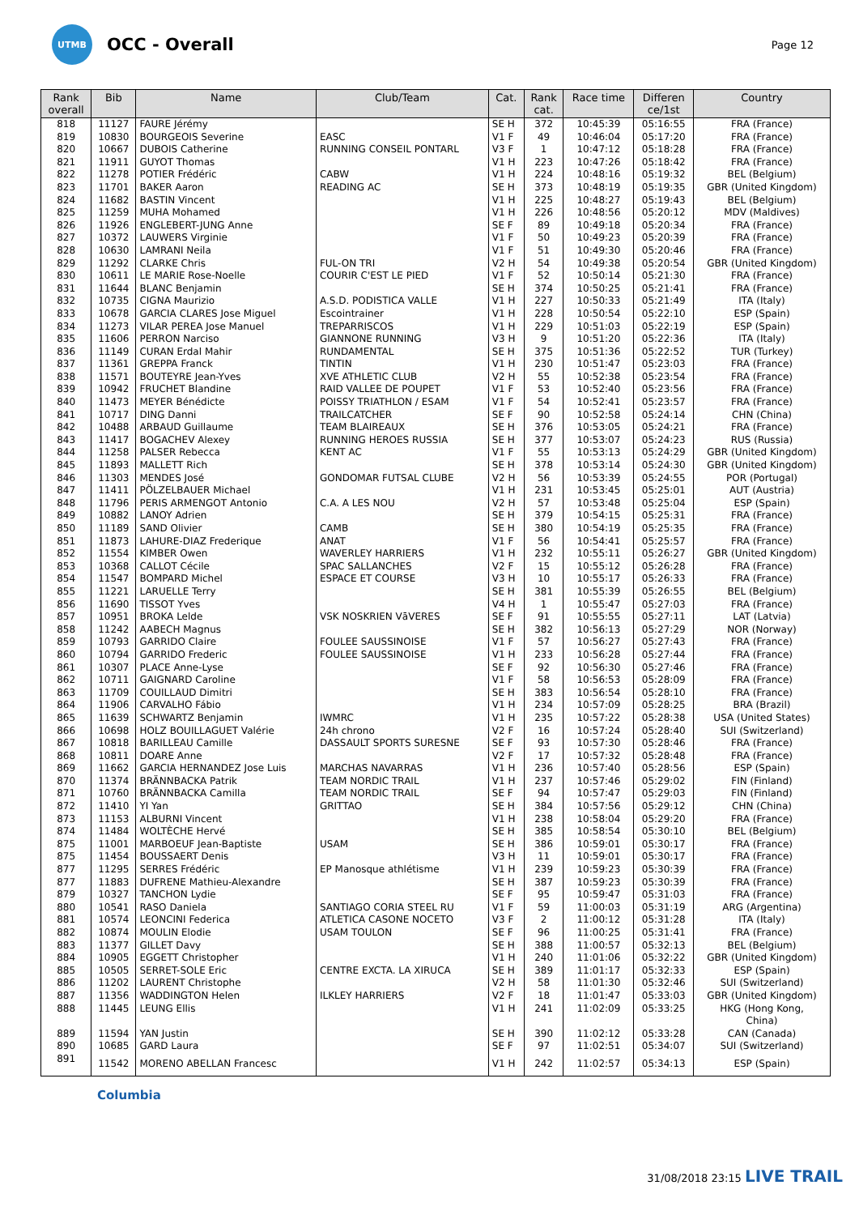UTMB
OCC - Overall
Page 12
| Rank overall | Bib | Name | Club/Team | Cat. | Rank cat. | Race time | Differen ce/1st | Country |
| --- | --- | --- | --- | --- | --- | --- | --- | --- |
| 818 | 11127 | FAURE Jérémy | | SE H | 372 | 10:45:39 | 05:16:55 | FRA (France) |
| 819 | 10830 | BOURGEOIS Severine | EASC | V1 F | 49 | 10:46:04 | 05:17:20 | FRA (France) |
| 820 | 10667 | DUBOIS Catherine | RUNNING CONSEIL PONTARL | V3 F | 1 | 10:47:12 | 05:18:28 | FRA (France) |
| 821 | 11911 | GUYOT Thomas | | V1 H | 223 | 10:47:26 | 05:18:42 | FRA (France) |
| 822 | 11278 | POTIER Frédéric | CABW | V1 H | 224 | 10:48:16 | 05:19:32 | BEL (Belgium) |
| 823 | 11701 | BAKER Aaron | READING AC | SE H | 373 | 10:48:19 | 05:19:35 | GBR (United Kingdom) |
| 824 | 11682 | BASTIN Vincent | | V1 H | 225 | 10:48:27 | 05:19:43 | BEL (Belgium) |
| 825 | 11259 | MUHA Mohamed | | V1 H | 226 | 10:48:56 | 05:20:12 | MDV (Maldives) |
| 826 | 11926 | ENGLEBERT-JUNG Anne | | SE F | 89 | 10:49:18 | 05:20:34 | FRA (France) |
| 827 | 10372 | LAUWERS Virginie | | V1 F | 50 | 10:49:23 | 05:20:39 | FRA (France) |
| 828 | 10630 | LAMRANI Neila | | V1 F | 51 | 10:49:30 | 05:20:46 | FRA (France) |
| 829 | 11292 | CLARKE Chris | FUL-ON TRI | V2 H | 54 | 10:49:38 | 05:20:54 | GBR (United Kingdom) |
| 830 | 10611 | LE MARIE Rose-Noelle | COURIR C'EST LE PIED | V1 F | 52 | 10:50:14 | 05:21:30 | FRA (France) |
| 831 | 11644 | BLANC Benjamin | | SE H | 374 | 10:50:25 | 05:21:41 | FRA (France) |
| 832 | 10735 | CIGNA Maurizio | A.S.D. PODISTICA VALLE | V1 H | 227 | 10:50:33 | 05:21:49 | ITA (Italy) |
| 833 | 10678 | GARCIA CLARES Jose Miguel | Escointrainer | V1 H | 228 | 10:50:54 | 05:22:10 | ESP (Spain) |
| 834 | 11273 | VILAR PEREA Jose Manuel | TREPARRISCOS | V1 H | 229 | 10:51:03 | 05:22:19 | ESP (Spain) |
| 835 | 11606 | PERRON Narciso | GIANNONE RUNNING | V3 H | 9 | 10:51:20 | 05:22:36 | ITA (Italy) |
| 836 | 11149 | CURAN Erdal Mahir | RUNDAMENTAL | SE H | 375 | 10:51:36 | 05:22:52 | TUR (Turkey) |
| 837 | 11361 | GREPPA Franck | TINTIN | V1 H | 230 | 10:51:47 | 05:23:03 | FRA (France) |
| 838 | 11571 | BOUTEYRE Jean-Yves | XVE ATHLETIC CLUB | V2 H | 55 | 10:52:38 | 05:23:54 | FRA (France) |
| 839 | 10942 | FRUCHET Blandine | RAID VALLEE DE POUPET | V1 F | 53 | 10:52:40 | 05:23:56 | FRA (France) |
| 840 | 11473 | MEYER Bénédicte | POISSY TRIATHLON / ESAM | V1 F | 54 | 10:52:41 | 05:23:57 | FRA (France) |
| 841 | 10717 | DING Danni | TRAILCATCHER | SE F | 90 | 10:52:58 | 05:24:14 | CHN (China) |
| 842 | 10488 | ARBAUD Guillaume | TEAM BLAIREAUX | SE H | 376 | 10:53:05 | 05:24:21 | FRA (France) |
| 843 | 11417 | BOGACHEV Alexey | RUNNING HEROES RUSSIA | SE H | 377 | 10:53:07 | 05:24:23 | RUS (Russia) |
| 844 | 11258 | PALSER Rebecca | KENT AC | V1 F | 55 | 10:53:13 | 05:24:29 | GBR (United Kingdom) |
| 845 | 11893 | MALLETT Rich | | SE H | 378 | 10:53:14 | 05:24:30 | GBR (United Kingdom) |
| 846 | 11303 | MENDES José | GONDOMAR FUTSAL CLUBE | V2 H | 56 | 10:53:39 | 05:24:55 | POR (Portugal) |
| 847 | 11411 | PÖLZELBAUER Michael | | V1 H | 231 | 10:53:45 | 05:25:01 | AUT (Austria) |
| 848 | 11796 | PERIS ARMENGOT Antonio | C.A. A LES NOU | V2 H | 57 | 10:53:48 | 05:25:04 | ESP (Spain) |
| 849 | 10882 | LANOY Adrien | | SE H | 379 | 10:54:15 | 05:25:31 | FRA (France) |
| 850 | 11189 | SAND Olivier | CAMB | SE H | 380 | 10:54:19 | 05:25:35 | FRA (France) |
| 851 | 11873 | LAHURE-DIAZ Frederique | ANAT | V1 F | 56 | 10:54:41 | 05:25:57 | FRA (France) |
| 852 | 11554 | KIMBER Owen | WAVERLEY HARRIERS | V1 H | 232 | 10:55:11 | 05:26:27 | GBR (United Kingdom) |
| 853 | 10368 | CALLOT Cécile | SPAC SALLANCHES | V2 F | 15 | 10:55:12 | 05:26:28 | FRA (France) |
| 854 | 11547 | BOMPARD Michel | ESPACE ET COURSE | V3 H | 10 | 10:55:17 | 05:26:33 | FRA (France) |
| 855 | 11221 | LARUELLE Terry | | SE H | 381 | 10:55:39 | 05:26:55 | BEL (Belgium) |
| 856 | 11690 | TISSOT Yves | | V4 H | 1 | 10:55:47 | 05:27:03 | FRA (France) |
| 857 | 10951 | BROKA Lelde | VSK NOSKRIEN VāVERES | SE F | 91 | 10:55:55 | 05:27:11 | LAT (Latvia) |
| 858 | 11242 | AABECH Magnus | | SE H | 382 | 10:56:13 | 05:27:29 | NOR (Norway) |
| 859 | 10793 | GARRIDO Claire | FOULEE SAUSSINOISE | V1 F | 57 | 10:56:27 | 05:27:43 | FRA (France) |
| 860 | 10794 | GARRIDO Frederic | FOULEE SAUSSINOISE | V1 H | 233 | 10:56:28 | 05:27:44 | FRA (France) |
| 861 | 10307 | PLACE Anne-Lyse | | SE F | 92 | 10:56:30 | 05:27:46 | FRA (France) |
| 862 | 10711 | GAIGNARD Caroline | | V1 F | 58 | 10:56:53 | 05:28:09 | FRA (France) |
| 863 | 11709 | COUILLAUD Dimitri | | SE H | 383 | 10:56:54 | 05:28:10 | FRA (France) |
| 864 | 11906 | CARVALHO Fábio | | V1 H | 234 | 10:57:09 | 05:28:25 | BRA (Brazil) |
| 865 | 11639 | SCHWARTZ Benjamin | IWMRC | V1 H | 235 | 10:57:22 | 05:28:38 | USA (United States) |
| 866 | 10698 | HOLZ BOUILLAGUET Valérie | 24h chrono | V2 F | 16 | 10:57:24 | 05:28:40 | SUI (Switzerland) |
| 867 | 10818 | BARILLEAU Camille | DASSAULT SPORTS SURESNE | SE F | 93 | 10:57:30 | 05:28:46 | FRA (France) |
| 868 | 10811 | DOARE Anne | | V2 F | 17 | 10:57:32 | 05:28:48 | FRA (France) |
| 869 | 11662 | GARCIA HERNANDEZ Jose Luis | MARCHAS NAVARRAS | V1 H | 236 | 10:57:40 | 05:28:56 | ESP (Spain) |
| 870 | 11374 | BRÄNNBACKA Patrik | TEAM NORDIC TRAIL | V1 H | 237 | 10:57:46 | 05:29:02 | FIN (Finland) |
| 871 | 10760 | BRÄNNBACKA Camilla | TEAM NORDIC TRAIL | SE F | 94 | 10:57:47 | 05:29:03 | FIN (Finland) |
| 872 | 11410 | YI Yan | GRITTAO | SE H | 384 | 10:57:56 | 05:29:12 | CHN (China) |
| 873 | 11153 | ALBURNI Vincent | | V1 H | 238 | 10:58:04 | 05:29:20 | FRA (France) |
| 874 | 11484 | WOLTÈCHE Hervé | | SE H | 385 | 10:58:54 | 05:30:10 | BEL (Belgium) |
| 875 | 11001 | MARBOEUF Jean-Baptiste | USAM | SE H | 386 | 10:59:01 | 05:30:17 | FRA (France) |
| 875 | 11454 | BOUSSAERT Denis | | V3 H | 11 | 10:59:01 | 05:30:17 | FRA (France) |
| 877 | 11295 | SERRES Frédéric | EP Manosque athlétisme | V1 H | 239 | 10:59:23 | 05:30:39 | FRA (France) |
| 877 | 11883 | DUFRENE Mathieu-Alexandre | | SE H | 387 | 10:59:23 | 05:30:39 | FRA (France) |
| 879 | 10327 | TANCHON Lydie | | SE F | 95 | 10:59:47 | 05:31:03 | FRA (France) |
| 880 | 10541 | RASO Daniela | SANTIAGO CORIA STEEL RU | V1 F | 59 | 11:00:03 | 05:31:19 | ARG (Argentina) |
| 881 | 10574 | LEONCINI Federica | ATLETICA CASONE NOCETO | V3 F | 2 | 11:00:12 | 05:31:28 | ITA (Italy) |
| 882 | 10874 | MOULIN Elodie | USAM TOULON | SE F | 96 | 11:00:25 | 05:31:41 | FRA (France) |
| 883 | 11377 | GILLET Davy | | SE H | 388 | 11:00:57 | 05:32:13 | BEL (Belgium) |
| 884 | 10905 | EGGETT Christopher | | V1 H | 240 | 11:01:06 | 05:32:22 | GBR (United Kingdom) |
| 885 | 10505 | SERRET-SOLE Eric | CENTRE EXCTA. LA XIRUCA | SE H | 389 | 11:01:17 | 05:32:33 | ESP (Spain) |
| 886 | 11202 | LAURENT Christophe | | V2 H | 58 | 11:01:30 | 05:32:46 | SUI (Switzerland) |
| 887 | 11356 | WADDINGTON Helen | ILKLEY HARRIERS | V2 F | 18 | 11:01:47 | 05:33:03 | GBR (United Kingdom) |
| 888 | 11445 | LEUNG Ellis | | V1 H | 241 | 11:02:09 | 05:33:25 | HKG (Hong Kong, China) |
| 889 | 11594 | YAN Justin | | SE H | 390 | 11:02:12 | 05:33:28 | CAN (Canada) |
| 890 | 10685 | GARD Laura | | SE F | 97 | 11:02:51 | 05:34:07 | SUI (Switzerland) |
| 891 | 11542 | MORENO ABELLAN Francesc | | V1 H | 242 | 11:02:57 | 05:34:13 | ESP (Spain) |
Columbia
31/08/2018 23:15 LIVE TRAIL